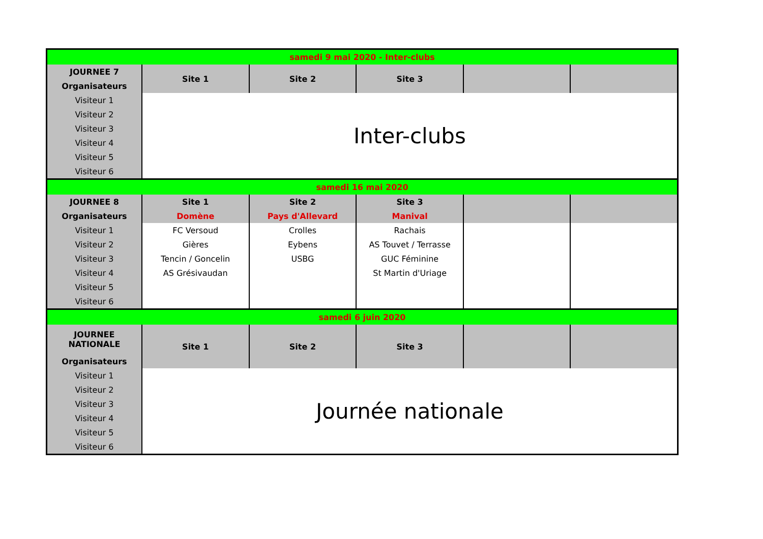| samedi 9 mai 2020 - Inter-clubs | | | | | |
| JOURNEE 7 | Site 1 | Site 2 | Site 3 | | |
| Organisateurs | | | | | |
| Visiteur 1 | Inter-clubs | | | | |
| Visiteur 2 | | | | | |
| Visiteur 3 | | | | | |
| Visiteur 4 | | | | | |
| Visiteur 5 | | | | | |
| Visiteur 6 | | | | | |
| samedi 16 mai 2020 | | | | | |
| JOURNEE 8 | Site 1 | Site 2 | Site 3 | | |
| Organisateurs | Domène | Pays d'Allevard | Manival | | |
| Visiteur 1 | FC Versoud | Crolles | Rachais | | |
| Visiteur 2 | Gières | Eybens | AS Touvet / Terrasse | | |
| Visiteur 3 | Tencin / Goncelin | USBG | GUC Féminine | | |
| Visiteur 4 | AS Grésivaudan | | St Martin d'Uriage | | |
| Visiteur 5 | | | | | |
| Visiteur 6 | | | | | |
| samedi 6 juin 2020 | | | | | |
| JOURNEE NATIONALE | Site 1 | Site 2 | Site 3 | | |
| Organisateurs | | | | | |
| Visiteur 1 | Journée nationale | | | | |
| Visiteur 2 | | | | | |
| Visiteur 3 | | | | | |
| Visiteur 4 | | | | | |
| Visiteur 5 | | | | | |
| Visiteur 6 | | | | | |